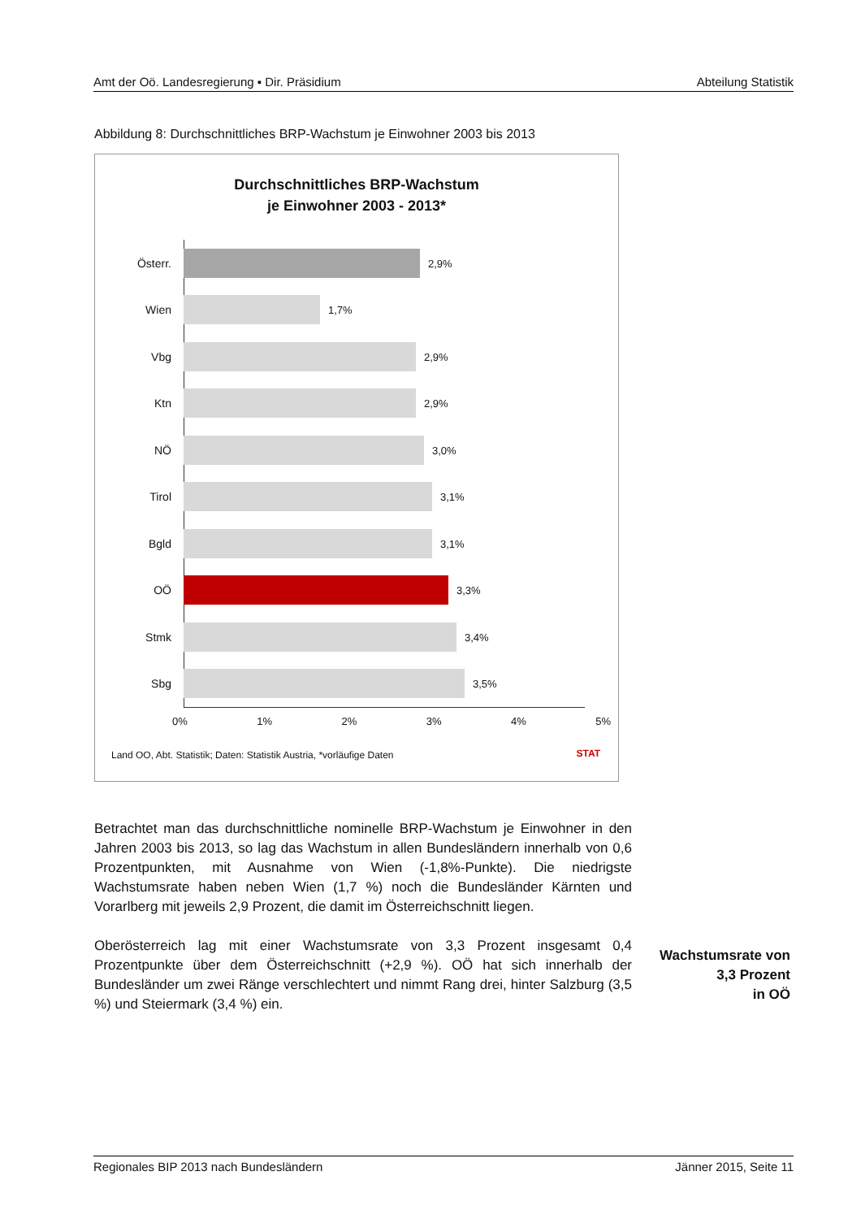Amt der Oö. Landesregierung ▪ Dir. Präsidium Abteilung Statistik
Abbildung 8: Durchschnittliches BRP-Wachstum je Einwohner 2003 bis 2013
Durchschnittliches BRP-Wachstum
je Einwohner 2003 - 2013*
Österr. 2,9%
Wien 1,7%
Vbg 2,9%
Ktn 2,9%
NÖ 3,0%
Tirol 3,1%
Bgld 3,1%
OÖ 3,3%
Stmk 3,4%
Sbg 3,5%
0% 1% 2% 3% 4% 5%
Land OO, Abt. Statistik; Daten: Statistik Austria, *vorläufige Daten
STAT
Betrachtet man das durchschnittliche nominelle BRP-Wachstum je Einwohner in den Jahren 2003 bis 2013, so lag das Wachstum in allen Bundesländern innerhalb von 0,6 Prozentpunkten, mit Ausnahme von Wien (-1,8%-Punkte). Die niedrigste Wachstumsrate haben neben Wien (1,7 %) noch die Bundesländer Kärnten und Vorarlberg mit jeweils 2,9 Prozent, die damit im Österreichschnitt liegen.
Oberösterreich lag mit einer Wachstumsrate von 3,3 Prozent insgesamt 0,4 Prozentpunkte über dem Österreichschnitt (+2,9 %). OÖ hat sich innerhalb der Bundesländer um zwei Ränge verschlechtert und nimmt Rang drei, hinter Salzburg (3,5 %) und Steiermark (3,4 %) ein.
Wachstumsrate von
3,3 Prozent
in OÖ
Regionales BIP 2013 nach Bundesländern Jänner 2015, Seite 11